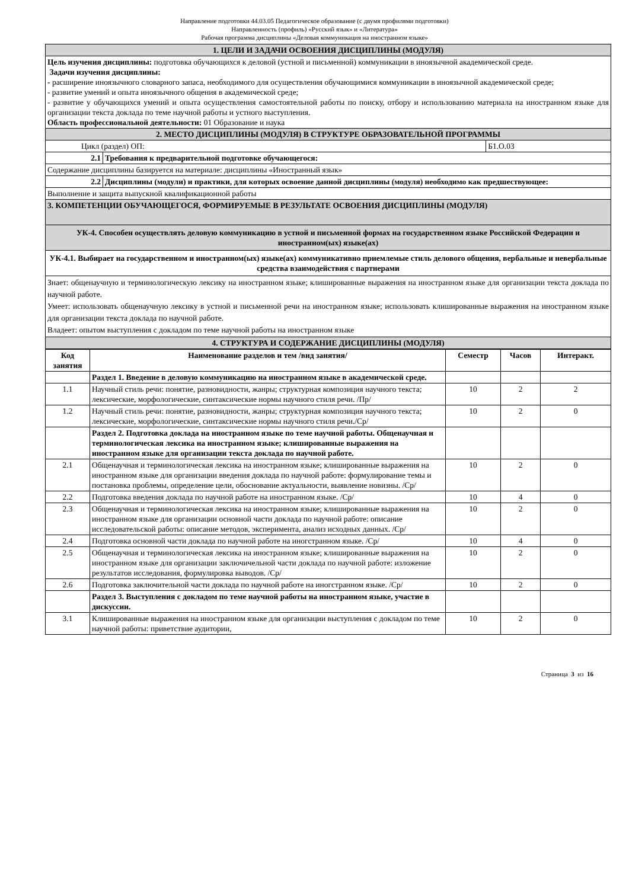Направление подготовки 44.03.05 Педагогическое образование (с двумя профилями подготовки)
Направленность (профиль) «Русский язык» и «Литература»
Рабочая программа дисциплины «Деловая коммуникация на иностранном языке»
| 1. ЦЕЛИ И ЗАДАЧИ ОСВОЕНИЯ ДИСЦИПЛИНЫ (МОДУЛЯ) | | |
| Цель изучения дисциплины: подготовка обучающихся к деловой (устной и письменной) коммуникации в иноязычной академической среде. Задачи изучения дисциплины: - расширение иноязычного словарного запаса, необходимого для осуществления обучающимися коммуникации в иноязычной академической среде; - развитие умений и опыта иноязычного общения в академической среде; - развитие у обучающихся умений и опыта осуществления самостоятельной работы по поиску, отбору и использованию материала на иностранном языке для организации текста доклада по теме научной работы и устного выступления. Область профессиональной деятельности: 01 Образование и наука | | |
| 2. МЕСТО ДИСЦИПЛИНЫ (МОДУЛЯ) В СТРУКТУРЕ ОБРАЗОВАТЕЛЬНОЙ ПРОГРАММЫ | | |
| Цикл (раздел) ОП: | | Б1.О.03 |
| 2.1 | Требования к предварительной подготовке обучающегося: | |
| Содержание дисциплины базируется на материале: дисциплины «Иностранный язык» | | |
| 2.2 | Дисциплины (модули) и практики, для которых освоение данной дисциплины (модуля) необходимо как предшествующее: | |
| Выполнение и защита выпускной квалификационной работы | | |
| 3. КОМПЕТЕНЦИИ ОБУЧАЮЩЕГОСЯ, ФОРМИРУЕМЫЕ В РЕЗУЛЬТАТЕ ОСВОЕНИЯ ДИСЦИПЛИНЫ (МОДУЛЯ) | | |
| УК-4. Способен осуществлять деловую коммуникацию в устной и письменной формах на государственном языке Российской Федерации и иностранном(ых) языке(ах) | | |
| УК-4.1. Выбирает на государственном и иностранном(ых) языке(ах) коммуникативно приемлемые стиль делового общения, вербальные и невербальные средства взаимодействия с партнерами | | |
| Знает: общенаучную и терминологическую лексику на иностранном языке; клишированные выражения на иностранном языке для организации текста доклада по научной работе. Умеет: использовать общенаучную лексику в устной и письменной речи на иностранном языке; использовать клишированные выражения на иностранном языке для организации текста доклада по научной работе. Владеет: опытом выступления с докладом по теме научной работы на иностранном языке | | |
| 4. СТРУКТУРА И СОДЕРЖАНИЕ ДИСЦИПЛИНЫ (МОДУЛЯ) | | |
| Код занятия | Наименование разделов и тем /вид занятия/ | Семестр | Часов | Интеракт. |
| --- | --- | --- | --- | --- |
| | Раздел 1. Введение в деловую коммуникацию на иностранном языке в академической среде. | | | |
| 1.1 | Научный стиль речи: понятие, разновидности, жанры; структурная композиция научного текста; лексические, морфологические, синтаксические нормы научного стиля речи. /Пр/ | 10 | 2 | 2 |
| 1.2 | Научный стиль речи: понятие, разновидности, жанры; структурная композиция научного текста; лексические, морфологические, синтаксические нормы научного стиля речи./Ср/ | 10 | 2 | 0 |
| | Раздел 2. Подготовка доклада на иностранном языке по теме научной работы. Общенаучная и терминологическая лексика на иностранном языке; клишированные выражения на иностранном языке для организации текста доклада по научной работе. | | | |
| 2.1 | Общенаучная и терминологическая лексика на иностранном языке; клишированные выражения на иностранном языке для организации введения доклада по научной работе: формулирование темы и постановка проблемы, определение цели, обоснование актуальности, выявление новизны. /Ср/ | 10 | 2 | 0 |
| 2.2 | Подготовка введения доклада по научной работе на иностранном языке. /Ср/ | 10 | 4 | 0 |
| 2.3 | Общенаучная и терминологическая лексика на иностранном языке; клишированные выражения на иностранном языке для организации основной части доклада по научной работе: описание исследовательской работы: описание методов, эксперимента, анализ исходных данных. /Ср/ | 10 | 2 | 0 |
| 2.4 | Подготовка основной части доклада по научной работе на иногстранном языке. /Ср/ | 10 | 4 | 0 |
| 2.5 | Общенаучная и терминологическая лексика на иностранном языке; клишированные выражения на иностранном языке для организации заключичельной части доклада по научной работе: изложение результатов исследования, формулировка выводов. /Ср/ | 10 | 2 | 0 |
| 2.6 | Подготовка заключительной части доклада по научной работе на иногстранном языке. /Ср/ | 10 | 2 | 0 |
| | Раздел 3. Выступления с докладом по теме научной работы на иностранном языке, участие в дискуссии. | | | |
| 3.1 | Клишированные выражения на иностранном языке для организации выступления с докладом по теме научной работы: приветствие аудитории, | 10 | 2 | 0 |
Страница 3 из 16